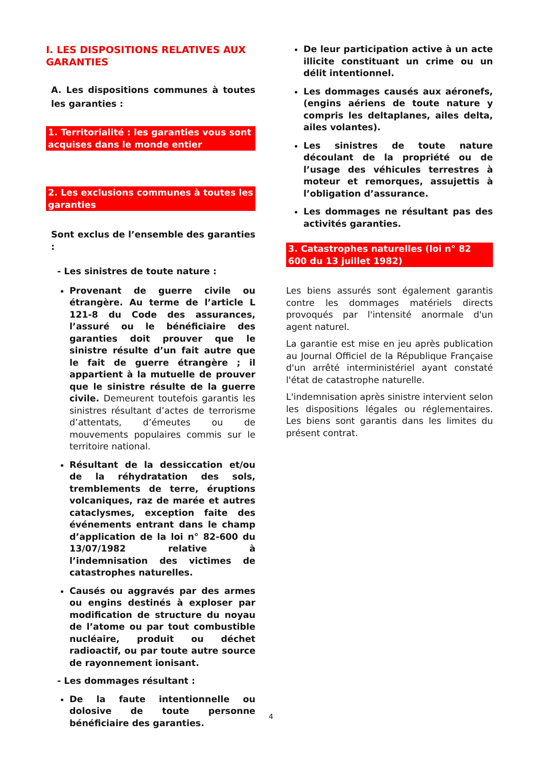I. LES DISPOSITIONS RELATIVES AUX GARANTIES
A. Les dispositions communes à toutes les garanties :
1. Territorialité : les garanties vous sont acquises dans le monde entier
2. Les exclusions communes à toutes les garanties
Sont exclus de l’ensemble des garanties :
- Les sinistres de toute nature :
Provenant de guerre civile ou étrangère. Au terme de l’article L 121-8 du Code des assurances, l’assuré ou le bénéficiaire des garanties doit prouver que le sinistre résulte d’un fait autre que le fait de guerre étrangère ; il appartient à la mutuelle de prouver que le sinistre résulte de la guerre civile. Demeurent toutefois garantis les sinistres résultant d’actes de terrorisme d’attentats, d’émeutes ou de mouvements populaires commis sur le territoire national.
Résultant de la dessiccation et/ou de la réhydratation des sols, tremblements de terre, éruptions volcaniques, raz de marée et autres cataclysmes, exception faite des événements entrant dans le champ d’application de la loi n° 82-600 du 13/07/1982 relative à l’indemnisation des victimes de catastrophes naturelles.
Causés ou aggravés par des armes ou engins destinés à exploser par modification de structure du noyau de l’atome ou par tout combustible nucléaire, produit ou déchet radioactif, ou par toute autre source de rayonnement ionisant.
- Les dommages résultant :
De la faute intentionnelle ou dolosive de toute personne bénéficiaire des garanties.
De leur participation active à un acte illicite constituant un crime ou un délit intentionnel.
Les dommages causés aux aéronefs, (engins aériens de toute nature y compris les deltaplanes, ailes delta, ailes volantes).
Les sinistres de toute nature découlant de la propriété ou de l’usage des véhicules terrestres à moteur et remorques, assujettis à l’obligation d’assurance.
Les dommages ne résultant pas des activités garanties.
3. Catastrophes naturelles (loi n° 82 600 du 13 juillet 1982)
Les biens assurés sont également garantis contre les dommages matériels directs provoqués par l'intensité anormale d'un agent naturel.
La garantie est mise en jeu après publication au Journal Officiel de la République Française d'un arrêté interministériel ayant constaté l'état de catastrophe naturelle.
L'indemnisation après sinistre intervient selon les dispositions légales ou réglementaires. Les biens sont garantis dans les limites du présent contrat.
4